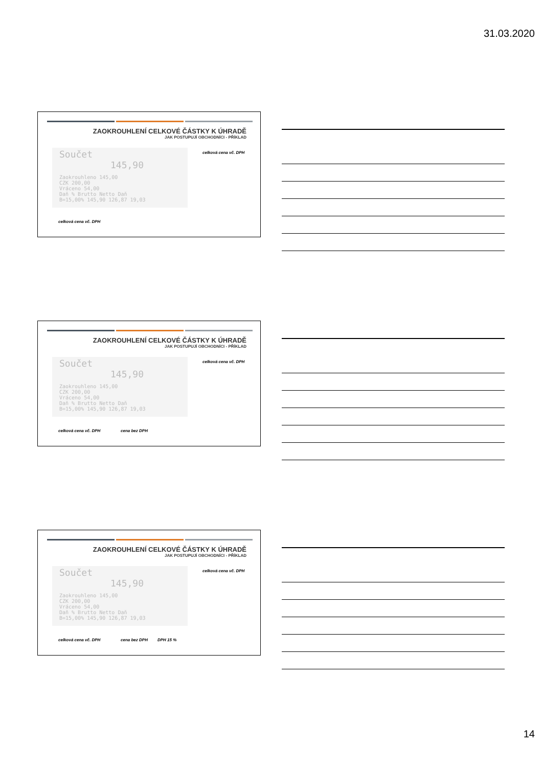31.03.2020
ZAOKROUHLENÍ CELKOVÉ ČÁSTKY K ÚHRADĚ
JAK POSTUPUJÍ OBCHODNÍCI - PŘÍKLAD
Součet 145,90
Zaokrouhleno 145,00
CZK 200,00
Vráceno 54,00
Daň % Brutto Netto Daň
B=15,00% 145,90 126,87 19,03
celková cena vč. DPH
celková cena vč. DPH
ZAOKROUHLENÍ CELKOVÉ ČÁSTKY K ÚHRADĚ
JAK POSTUPUJÍ OBCHODNÍCI - PŘÍKLAD
Součet 145,90
Zaokrouhleno 145,00
CZK 200,00
Vráceno 54,00
Daň % Brutto Netto Daň
B=15,00% 145,90 126,87 19,03
celková cena vč. DPH
celková cena vč. DPH cena bez DPH
ZAOKROUHLENÍ CELKOVÉ ČÁSTKY K ÚHRADĚ
JAK POSTUPUJÍ OBCHODNÍCI - PŘÍKLAD
Součet 145,90
Zaokrouhleno 145,00
CZK 200,00
Vráceno 54,00
Daň % Brutto Netto Daň
B=15,00% 145,90 126,87 19,03
celková cena vč. DPH
celková cena vč. DPH cena bez DPH DPH 15 %
14